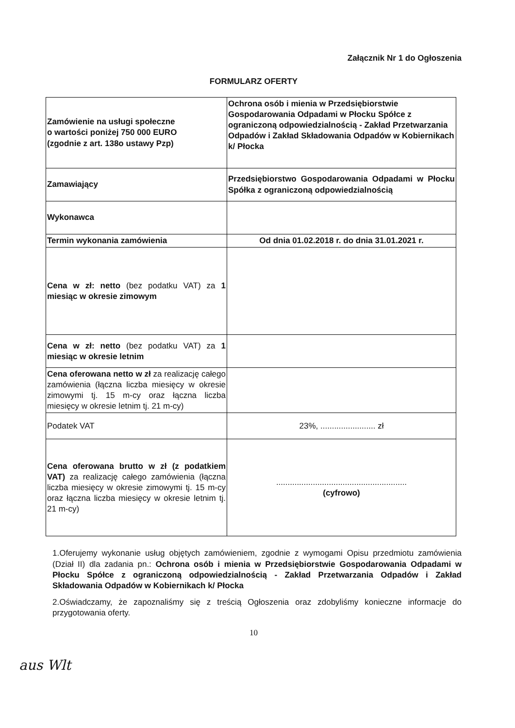Załącznik Nr 1 do Ogłoszenia
FORMULARZ OFERTY
| Zamówienie na usługi społeczne o wartości poniżej 750 000 EURO (zgodnie z art. 138o ustawy Pzp) | Ochrona osób i mienia w Przedsiębiorstwie Gospodarowania Odpadami w Płocku Spółce z ograniczoną odpowiedzialnością - Zakład Przetwarzania Odpadów i Zakład Składowania Odpadów w Kobiernikach k/ Płocka |
| Zamawiający | Przedsiębiorstwo Gospodarowania Odpadami w Płocku Spółka z ograniczoną odpowiedzialnością |
| Wykonawca | |
| Termin wykonania zamówienia | Od dnia 01.02.2018 r. do dnia 31.01.2021 r. |
| Cena w zł: netto (bez podatku VAT) za 1 miesiąc w okresie zimowym | |
| Cena w zł: netto (bez podatku VAT) za 1 miesiąc w okresie letnim | |
| Cena oferowana netto w zł za realizację całego zamówienia (łączna liczba miesięcy w okresie zimowymi tj. 15 m-cy oraz łączna liczba miesięcy w okresie letnim tj. 21 m-cy) | |
| Podatek VAT | 23%, ........................ zł |
| Cena oferowana brutto w zł (z podatkiem VAT) za realizację całego zamówienia (łączna liczba miesięcy w okresie zimowymi tj. 15 m-cy oraz łączna liczba miesięcy w okresie letnim tj. 21 m-cy) | ......................................................... (cyfrowo) |
1.Oferujemy wykonanie usług objętych zamówieniem, zgodnie z wymogami Opisu przedmiotu zamówienia (Dział II) dla zadania pn.: Ochrona osób i mienia w Przedsiębiorstwie Gospodarowania Odpadami w Płocku Spółce z ograniczoną odpowiedzialnością - Zakład Przetwarzania Odpadów i Zakład Składowania Odpadów w Kobiernikach k/ Płocka
2.Oświadczamy, że zapoznaliśmy się z treścią Ogłoszenia oraz zdobyliśmy konieczne informacje do przygotowania oferty.
10
aus Wlt